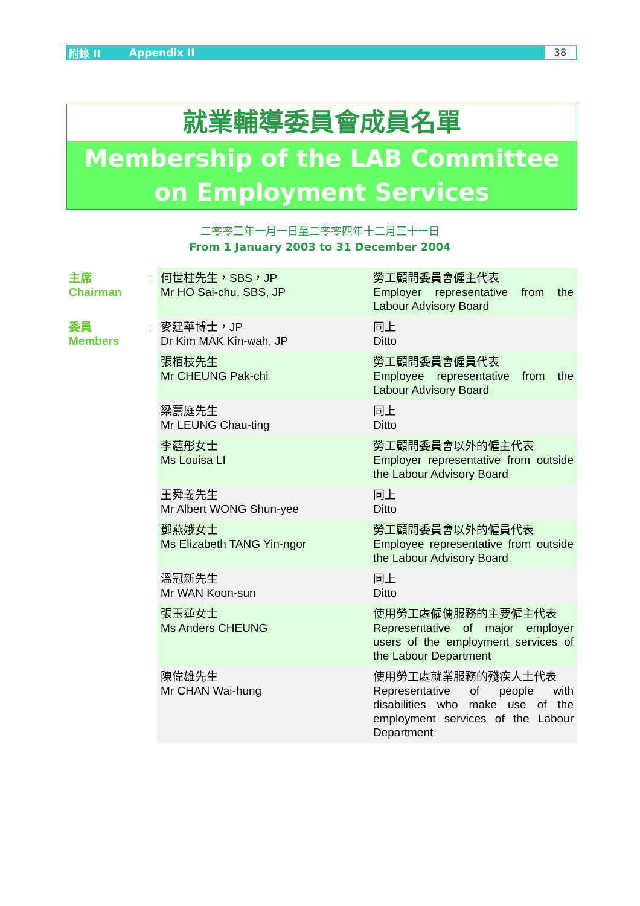附錄 II Appendix II 38
就業輔導委員會成員名單
Membership of the LAB Committee
on Employment Services
二零零三年一月一日至二零零四年十二月三十一日
From 1 January 2003 to 31 December 2004
| 主席 Chairman | : | 何世柱先生，SBS，JP Mr HO Sai-chu, SBS, JP | 勞工顧問委員會僱主代表 Employer representative from the Labour Advisory Board |
| 委員 Members | : | 麥建華博士，JP Dr Kim MAK Kin-wah, JP | 同上 Ditto |
| | | 張栢枝先生 Mr CHEUNG Pak-chi | 勞工顧問委員會僱員代表 Employee representative from the Labour Advisory Board |
| | | 梁籌庭先生 Mr LEUNG Chau-ting | 同上 Ditto |
| | | 李蘊彤女士 Ms Louisa LI | 勞工顧問委員會以外的僱主代表 Employer representative from outside the Labour Advisory Board |
| | | 王舜義先生 Mr Albert WONG Shun-yee | 同上 Ditto |
| | | 鄧燕娥女士 Ms Elizabeth TANG Yin-ngor | 勞工顧問委員會以外的僱員代表 Employee representative from outside the Labour Advisory Board |
| | | 溫冠新先生 Mr WAN Koon-sun | 同上 Ditto |
| | | 張玉蓮女士 Ms Anders CHEUNG | 使用勞工處僱傭服務的主要僱主代表 Representative of major employer users of the employment services of the Labour Department |
| | | 陳偉雄先生 Mr CHAN Wai-hung | 使用勞工處就業服務的殘疾人士代表 Representative of people with disabilities who make use of the employment services of the Labour Department |